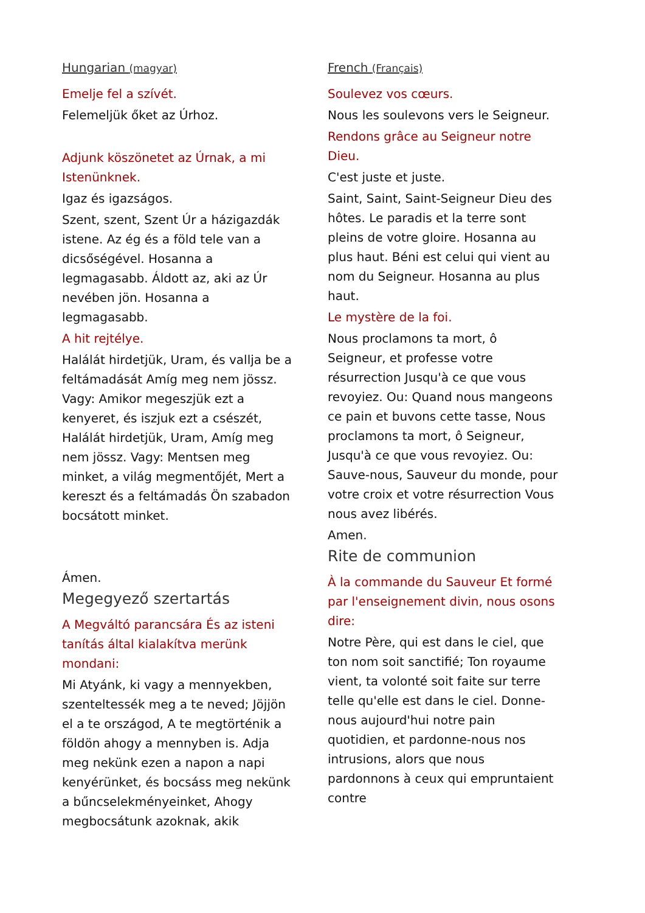Hungarian (magyar)
Emelje fel a szívét.
Felemeljük őket az Úrhoz.
Adjunk köszönetet az Úrnak, a mi Istenünknek.
Igaz és igazságos.
Szent, szent, Szent Úr a házigazdák istene. Az ég és a föld tele van a dicsőségével. Hosanna a legmagasabb. Áldott az, aki az Úr nevében jön. Hosanna a legmagasabb.
A hit rejtélye.
Halálát hirdetjük, Uram, és vallja be a feltámadását Amíg meg nem jössz. Vagy: Amikor megeszjük ezt a kenyeret, és iszjuk ezt a csészét, Halálát hirdetjük, Uram, Amíg meg nem jössz. Vagy: Mentsen meg minket, a világ megmentőjét, Mert a kereszt és a feltámadás Ön szabadon bocsátott minket.
Ámen.
Megegyező szertartás
A Megváltó parancsára És az isteni tanítás által kialakítva merünk mondani:
Mi Atyánk, ki vagy a mennyekben, szenteltessék meg a te neved; Jöjjön el a te országod, A te megtörténik a földön ahogy a mennyben is. Adja meg nekünk ezen a napon a napi kenyérünket, és bocsáss meg nekünk a bűncselekményeinket, Ahogy megbocsátunk azoknak, akik
French (Français)
Soulevez vos cœurs.
Nous les soulevons vers le Seigneur.
Rendons grâce au Seigneur notre Dieu.
C'est juste et juste.
Saint, Saint, Saint-Seigneur Dieu des hôtes. Le paradis et la terre sont pleins de votre gloire. Hosanna au plus haut. Béni est celui qui vient au nom du Seigneur. Hosanna au plus haut.
Le mystère de la foi.
Nous proclamons ta mort, ô Seigneur, et professe votre résurrection Jusqu'à ce que vous revoyiez. Ou: Quand nous mangeons ce pain et buvons cette tasse, Nous proclamons ta mort, ô Seigneur, Jusqu'à ce que vous revoyiez. Ou: Sauve-nous, Sauveur du monde, pour votre croix et votre résurrection Vous nous avez libérés.
Amen.
Rite de communion
À la commande du Sauveur Et formé par l'enseignement divin, nous osons dire:
Notre Père, qui est dans le ciel, que ton nom soit sanctifié; Ton royaume vient, ta volonté soit faite sur terre telle qu'elle est dans le ciel. Donne-nous aujourd'hui notre pain quotidien, et pardonne-nous nos intrusions, alors que nous pardonnons à ceux qui empruntaient contre